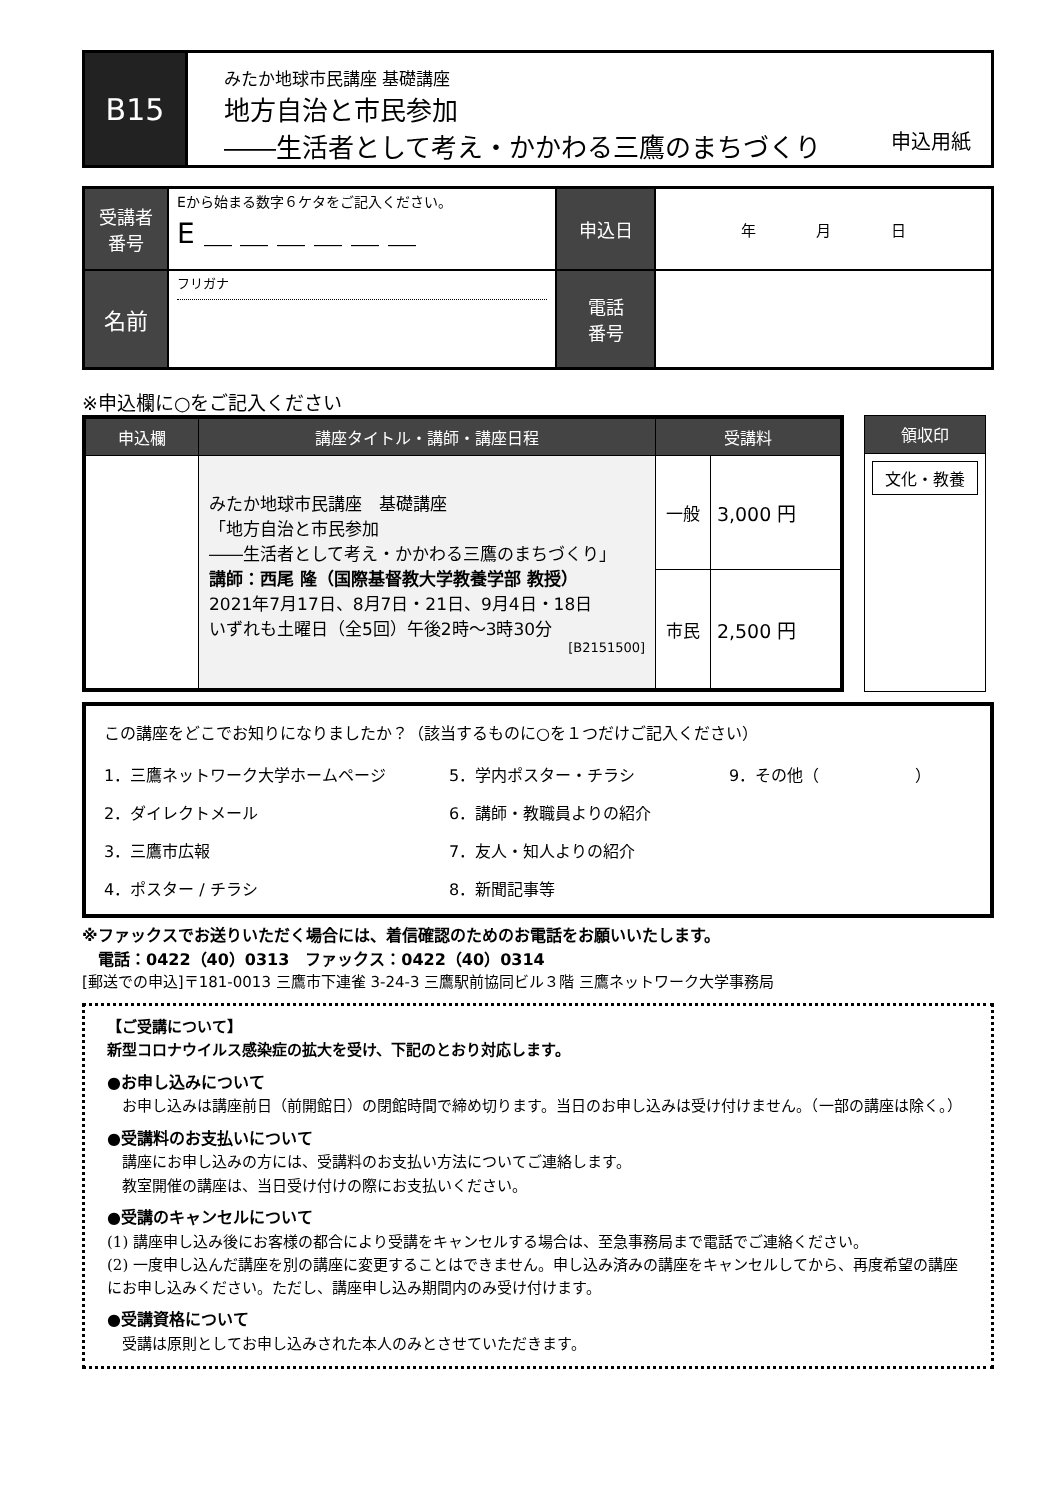B15
みたか地球市民講座 基礎講座
地方自治と市民参加
――生活者として考え・かかわる三鷹のまちづくり
申込用紙
| 受講者 番号 | Eから始まる数字６ケタをご記入ください。 E ＿ ＿ ＿ ＿ ＿ ＿ | 申込日 | 年 月 日 |
| 名前 | フリガナ | 電話 番号 | |
※申込欄に○をご記入ください
| 申込欄 | 講座タイトル・講師・講座日程 | 受講料 | |
| --- | --- | --- | --- |
| | みたか地球市民講座 基礎講座 「地方自治と市民参加 ――生活者として考え・かかわる三鷹のまちづくり」 講師：西尾 隆（国際基督教大学教養学部 教授） 2021年7月17日、8月7日・21日、9月4日・18日 いずれも土曜日（全5回）午後2時～3時30分 [B2151500] | 一般 | 3,000 円 |
| | | 市民 | 2,500 円 |
| 領収印 |
| --- |
| 文化・教養 |
この講座をどこでお知りになりましたか？（該当するものに○を１つだけご記入ください）
1．三鷹ネットワーク大学ホームページ 5．学内ポスター・チラシ 9．その他（　　　　　　） 2．ダイレクトメール 6．講師・教職員よりの紹介 3．三鷹市広報 7．友人・知人よりの紹介 4．ポスター / チラシ 8．新聞記事等
※ファックスでお送りいただく場合には、着信確認のためのお電話をお願いいたします。
　電話：0422（40）0313　ファックス：0422（40）0314
[郵送での申込]〒181-0013 三鷹市下連雀 3-24-3 三鷹駅前協同ビル３階 三鷹ネットワーク大学事務局
【ご受講について】
新型コロナウイルス感染症の拡大を受け、下記のとおり対応します。
●お申し込みについて
　お申し込みは講座前日（前開館日）の閉館時間で締め切ります。当日のお申し込みは受け付けません。（一部の講座は除く。）
●受講料のお支払いについて
　講座にお申し込みの方には、受講料のお支払い方法についてご連絡します。
　教室開催の講座は、当日受け付けの際にお支払いください。
●受講のキャンセルについて
(1) 講座申し込み後にお客様の都合により受講をキャンセルする場合は、至急事務局まで電話でご連絡ください。
(2) 一度申し込んだ講座を別の講座に変更することはできません。申し込み済みの講座をキャンセルしてから、再度希望の講座にお申し込みください。ただし、講座申し込み期間内のみ受け付けます。
●受講資格について
　受講は原則としてお申し込みされた本人のみとさせていただきます。